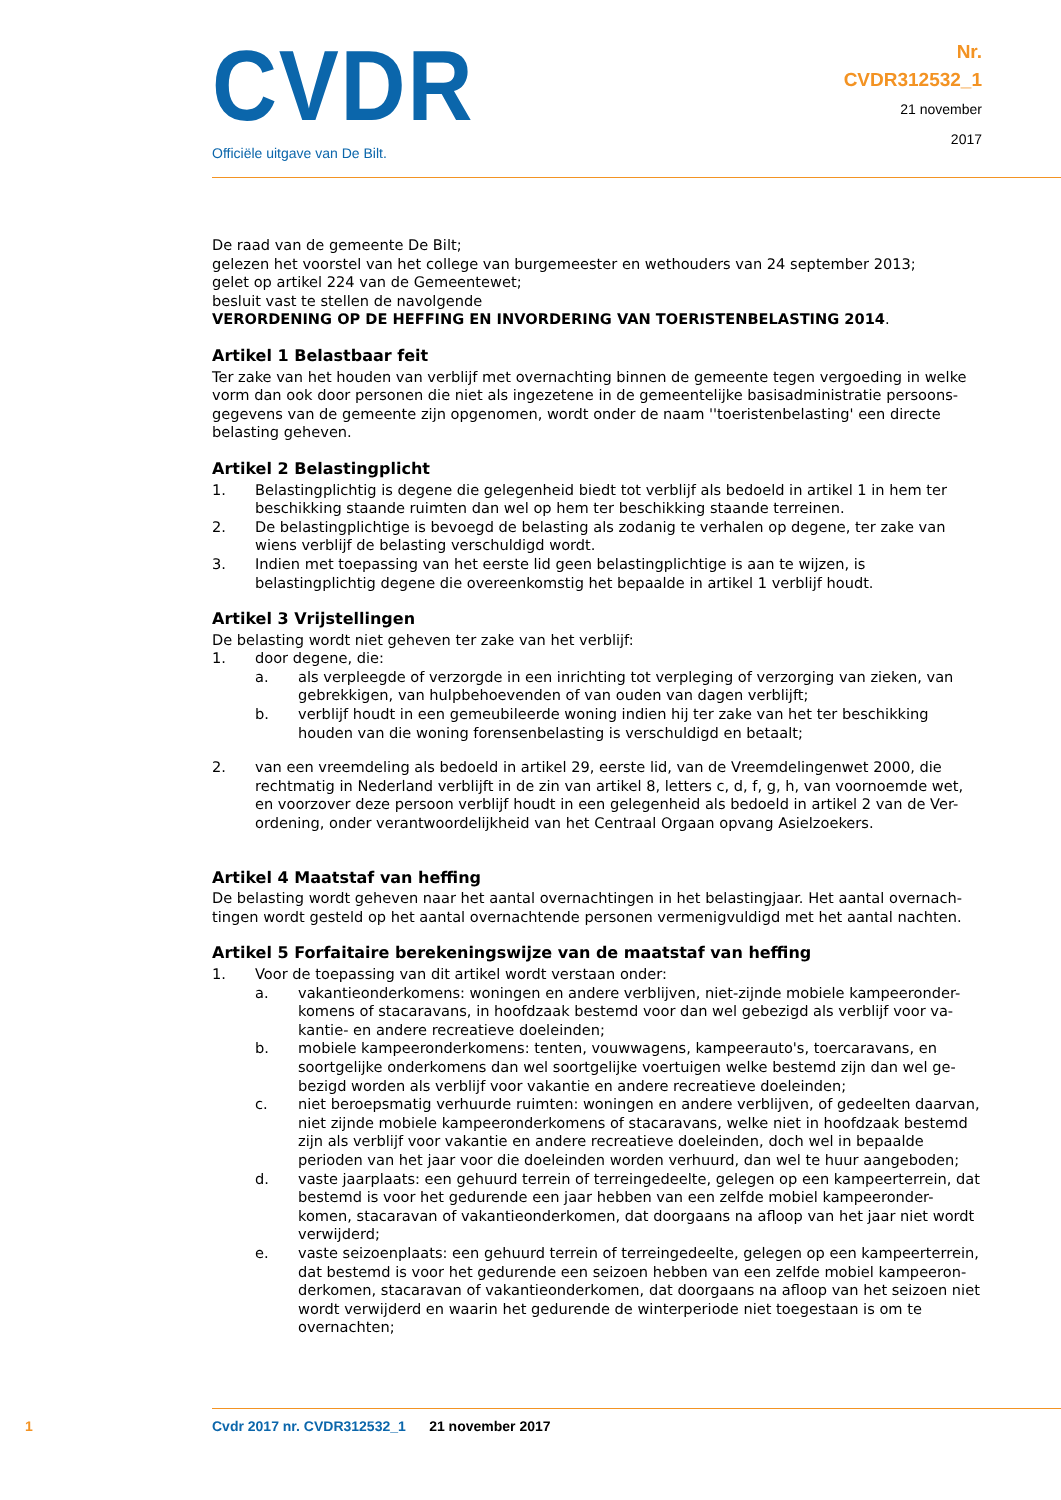CVDR
Officiële uitgave van De Bilt.
Nr.
CVDR312532_1
21 november
2017
De raad van de gemeente De Bilt;
gelezen het voorstel van het college van burgemeester en wethouders van 24 september 2013;
gelet op artikel 224 van de Gemeentewet;
besluit vast te stellen de navolgende
VERORDENING OP DE HEFFING EN INVORDERING VAN TOERISTENBELASTING 2014.
Artikel 1 Belastbaar feit
Ter zake van het houden van verblijf met overnachting binnen de gemeente tegen vergoeding in welke vorm dan ook door personen die niet als ingezetene in de gemeentelijke basisadministratie persoons-gegevens van de gemeente zijn opgenomen, wordt onder de naam ''toeristenbelasting' een directe belasting geheven.
Artikel 2 Belastingplicht
1. Belastingplichtig is degene die gelegenheid biedt tot verblijf als bedoeld in artikel 1 in hem ter beschikking staande ruimten dan wel op hem ter beschikking staande terreinen.
2. De belastingplichtige is bevoegd de belasting als zodanig te verhalen op degene, ter zake van wiens verblijf de belasting verschuldigd wordt.
3. Indien met toepassing van het eerste lid geen belastingplichtige is aan te wijzen, is belastingplichtig degene die overeenkomstig het bepaalde in artikel 1 verblijf houdt.
Artikel 3 Vrijstellingen
De belasting wordt niet geheven ter zake van het verblijf:
1. door degene, die:
a. als verpleegde of verzorgde in een inrichting tot verpleging of verzorging van zieken, van gebrekkigen, van hulpbehoevenden of van ouden van dagen verblijft;
b. verblijf houdt in een gemeubileerde woning indien hij ter zake van het ter beschikking houden van die woning forensenbelasting is verschuldigd en betaalt;
2. van een vreemdeling als bedoeld in artikel 29, eerste lid, van de Vreemdelingenwet 2000, die rechtmatig in Nederland verblijft in de zin van artikel 8, letters c, d, f, g, h, van voornoemde wet, en voorzover deze persoon verblijf houdt in een gelegenheid als bedoeld in artikel 2 van de Ver-ordening, onder verantwoordelijkheid van het Centraal Orgaan opvang Asielzoekers.
Artikel 4 Maatstaf van heffing
De belasting wordt geheven naar het aantal overnachtingen in het belastingjaar. Het aantal overnach-tingen wordt gesteld op het aantal overnachtende personen vermenigvuldigd met het aantal nachten.
Artikel 5 Forfaitaire berekeningswijze van de maatstaf van heffing
1. Voor de toepassing van dit artikel wordt verstaan onder:
a. vakantieonderkomens: woningen en andere verblijven, niet-zijnde mobiele kampeeronder-komens of stacaravans, in hoofdzaak bestemd voor dan wel gebezigd als verblijf voor va-kantie- en andere recreatieve doeleinden;
b. mobiele kampeeronderkomens: tenten, vouwwagens, kampeerauto's, toercaravans, en soortgelijke onderkomens dan wel soortgelijke voertuigen welke bestemd zijn dan wel ge-bezigd worden als verblijf voor vakantie en andere recreatieve doeleinden;
c. niet beroepsmatig verhuurde ruimten: woningen en andere verblijven, of gedeelten daarvan, niet zijnde mobiele kampeeronderkomens of stacaravans, welke niet in hoofdzaak bestemd zijn als verblijf voor vakantie en andere recreatieve doeleinden, doch wel in bepaalde perioden van het jaar voor die doeleinden worden verhuurd, dan wel te huur aangeboden;
d. vaste jaarplaats: een gehuurd terrein of terreingedeelte, gelegen op een kampeerterrein, dat bestemd is voor het gedurende een jaar hebben van een zelfde mobiel kampeeronder-komen, stacaravan of vakantieonderkomen, dat doorgaans na afloop van het jaar niet wordt verwijderd;
e. vaste seizoenplaats: een gehuurd terrein of terreingedeelte, gelegen op een kampeerterrein, dat bestemd is voor het gedurende een seizoen hebben van een zelfde mobiel kampeeron-derkomen, stacaravan of vakantieonderkomen, dat doorgaans na afloop van het seizoen niet wordt verwijderd en waarin het gedurende de winterperiode niet toegestaan is om te overnachten;
1 Cvdr 2017 nr. CVDR312532_1 21 november 2017